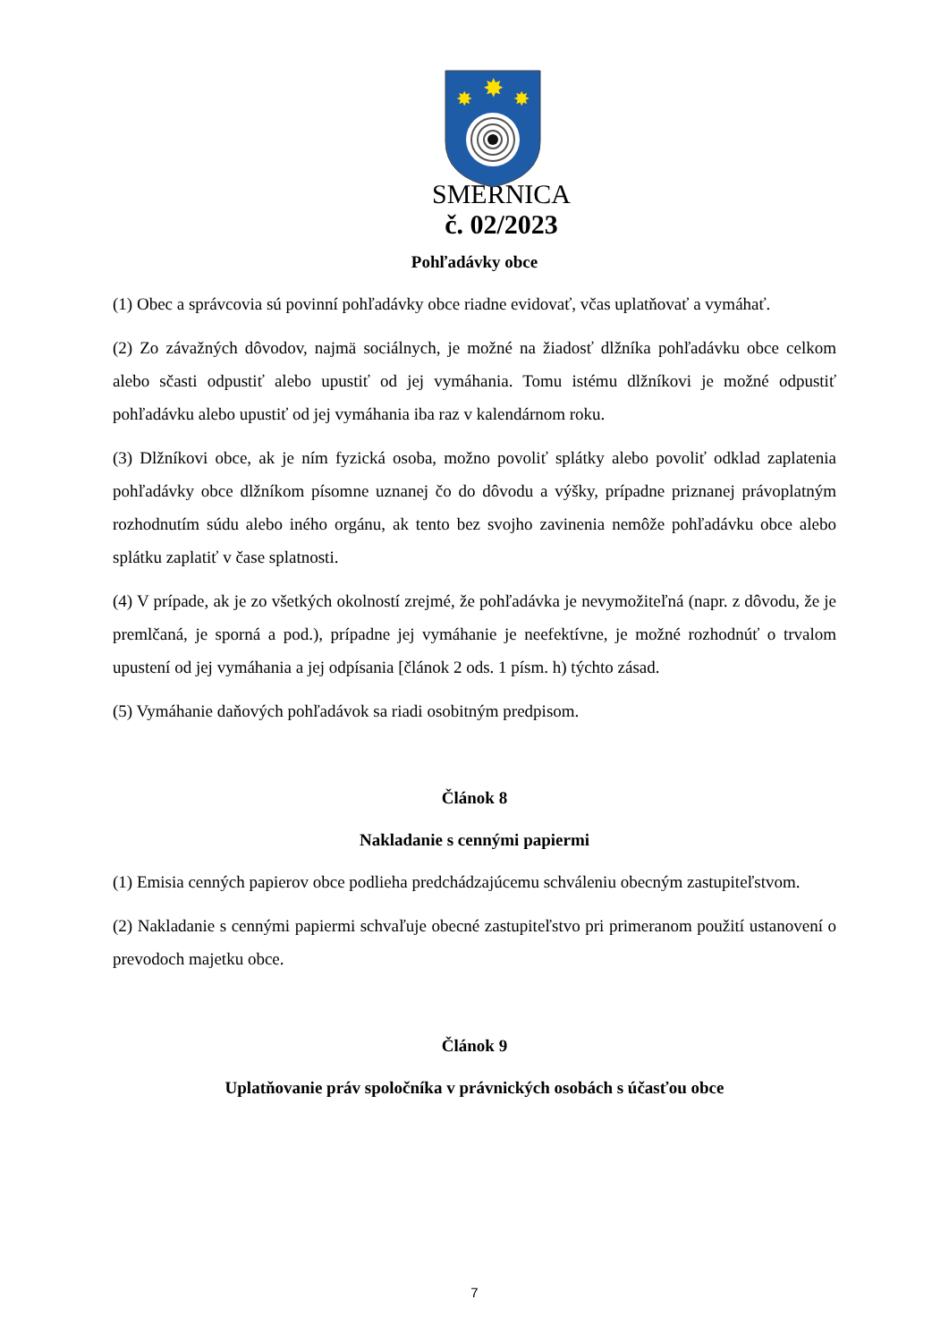✸
✸
✸
SMERNICA
č. 02/2023
Pohľadávky obce
(1) Obec a správcovia sú povinní pohľadávky obce riadne evidovať, včas uplatňovať a vymáhať.
(2) Zo závažných dôvodov, najmä sociálnych, je možné na žiadosť dlžníka pohľadávku obce celkom alebo sčasti odpustiť alebo upustiť od jej vymáhania. Tomu istému dlžníkovi je možné odpustiť pohľadávku alebo upustiť od jej vymáhania iba raz v kalendárnom roku.
(3) Dlžníkovi obce, ak je ním fyzická osoba, možno povoliť splátky alebo povoliť odklad zaplatenia pohľadávky obce dlžníkom písomne uznanej čo do dôvodu a výšky, prípadne priznanej právoplatným rozhodnutím súdu alebo iného orgánu, ak tento bez svojho zavinenia nemôže pohľadávku obce alebo splátku zaplatiť v čase splatnosti.
(4) V prípade, ak je zo všetkých okolností zrejmé, že pohľadávka je nevymožiteľná (napr. z dôvodu, že je premlčaná, je sporná a pod.), prípadne jej vymáhanie je neefektívne, je možné rozhodnúť o trvalom upustení od jej vymáhania a jej odpísania [článok 2 ods. 1 písm. h) týchto zásad.
(5) Vymáhanie daňových pohľadávok sa riadi osobitným predpisom.
Článok 8
Nakladanie s cennými papiermi
(1) Emisia cenných papierov obce podlieha predchádzajúcemu schváleniu obecným zastupiteľstvom.
(2) Nakladanie s cennými papiermi schvaľuje obecné zastupiteľstvo pri primeranom použití ustanovení o prevodoch majetku obce.
Článok 9
Uplatňovanie práv spoločníka v právnických osobách s účasťou obce
7